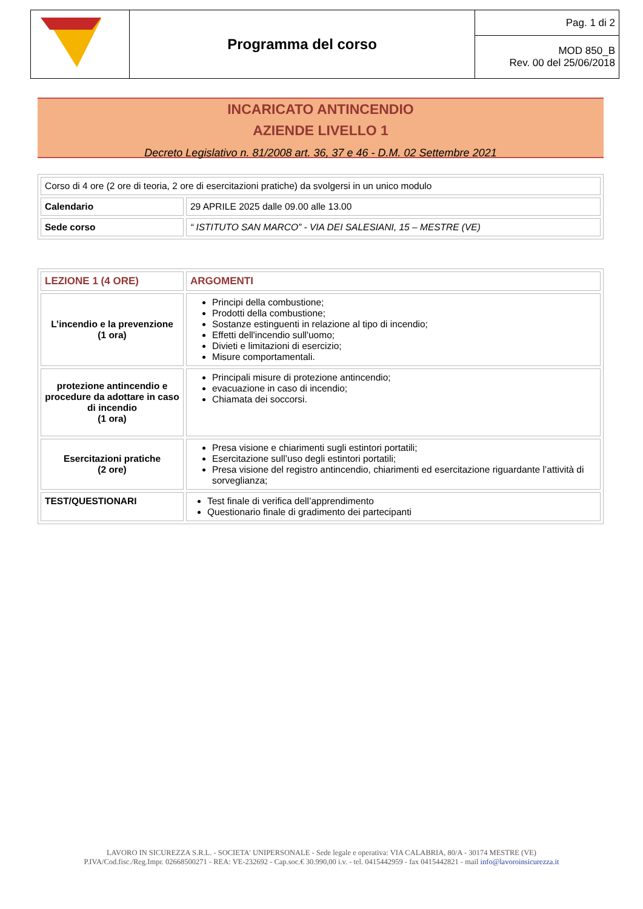| | Programma del corso | Pag. 1 di 2 |
| | | MOD 850_B Rev. 00 del 25/06/2018 |
INCARICATO ANTINCENDIO
AZIENDE LIVELLO 1
Decreto Legislativo n. 81/2008 art. 36, 37 e 46 - D.M. 02 Settembre 2021
| Corso di 4 ore (2 ore di teoria, 2 ore di esercitazioni pratiche) da svolgersi in un unico modulo | |
| Calendario | 29 APRILE 2025 dalle 09.00 alle 13.00 |
| Sede corso | “ ISTITUTO SAN MARCO” - VIA DEI SALESIANI, 15 – MESTRE (VE) |
| LEZIONE 1 (4 ORE) | ARGOMENTI |
| L’incendio e la prevenzione (1 ora) | Principi della combustione; Prodotti della combustione; Sostanze estinguenti in relazione al tipo di incendio; Effetti dell'incendio sull'uomo; Divieti e limitazioni di esercizio; Misure comportamentali. |
| protezione antincendio e procedure da adottare in caso di incendio (1 ora) | Principali misure di protezione antincendio; evacuazione in caso di incendio; Chiamata dei soccorsi. |
| Esercitazioni pratiche (2 ore) | Presa visione e chiarimenti sugli estintori portatili; Esercitazione sull’uso degli estintori portatili; Presa visione del registro antincendio, chiarimenti ed esercitazione riguardante l’attività di sorveglianza; |
| TEST/QUESTIONARI | Test finale di verifica dell’apprendimento Questionario finale di gradimento dei partecipanti |
LAVORO IN SICUREZZA S.R.L. - SOCIETA' UNIPERSONALE - Sede legale e operativa: VIA CALABRIA, 80/A - 30174 MESTRE (VE)
P.IVA/Cod.fisc./Reg.Impr. 02668500271 - REA: VE-232692 - Cap.soc.€ 30.990,00 i.v. - tel. 0415442959 - fax 0415442821 - mail info@lavoroinsicurezza.it